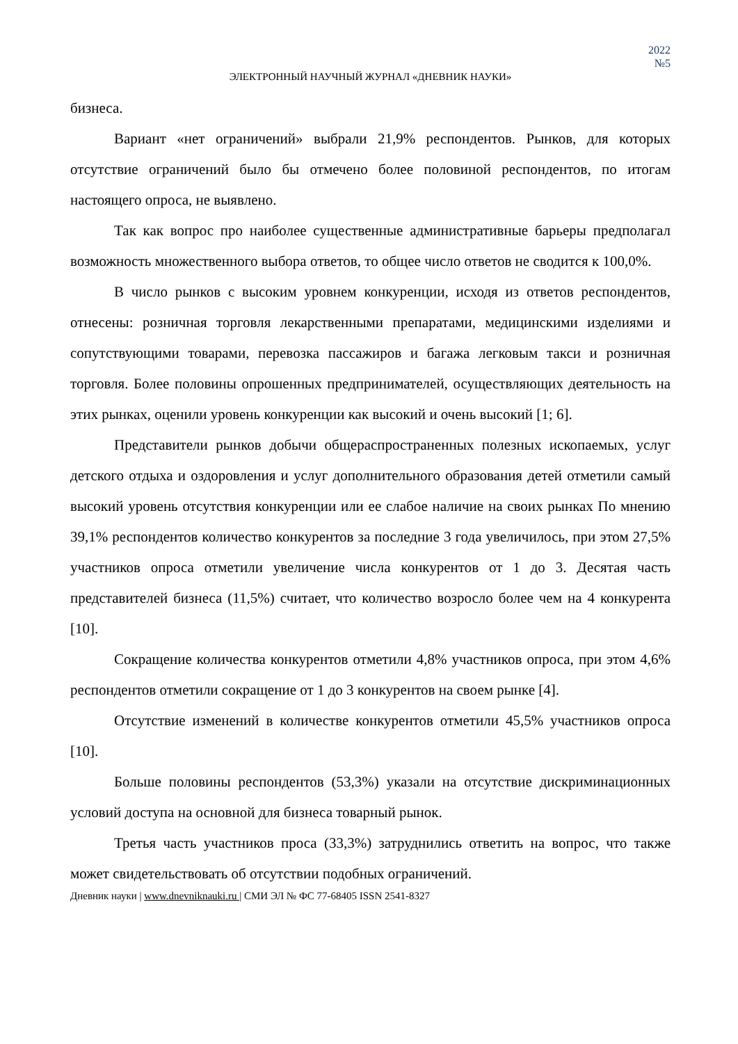2022
№5
ЭЛЕКТРОННЫЙ НАУЧНЫЙ ЖУРНАЛ «ДНЕВНИК НАУКИ»
бизнеса.
Вариант «нет ограничений» выбрали 21,9% респондентов. Рынков, для которых отсутствие ограничений было бы отмечено более половиной респондентов, по итогам настоящего опроса, не выявлено.
Так как вопрос про наиболее существенные административные барьеры предполагал возможность множественного выбора ответов, то общее число ответов не сводится к 100,0%.
В число рынков с высоким уровнем конкуренции, исходя из ответов респондентов, отнесены: розничная торговля лекарственными препаратами, медицинскими изделиями и сопутствующими товарами, перевозка пассажиров и багажа легковым такси и розничная торговля. Более половины опрошенных предпринимателей, осуществляющих деятельность на этих рынках, оценили уровень конкуренции как высокий и очень высокий [1; 6].
Представители рынков добычи общераспространенных полезных ископаемых, услуг детского отдыха и оздоровления и услуг дополнительного образования детей отметили самый высокий уровень отсутствия конкуренции или ее слабое наличие на своих рынках По мнению 39,1% респондентов количество конкурентов за последние 3 года увеличилось, при этом 27,5% участников опроса отметили увеличение числа конкурентов от 1 до 3. Десятая часть представителей бизнеса (11,5%) считает, что количество возросло более чем на 4 конкурента [10].
Сокращение количества конкурентов отметили 4,8% участников опроса, при этом 4,6% респондентов отметили сокращение от 1 до 3 конкурентов на своем рынке [4].
Отсутствие изменений в количестве конкурентов отметили 45,5% участников опроса [10].
Больше половины респондентов (53,3%) указали на отсутствие дискриминационных условий доступа на основной для бизнеса товарный рынок.
Третья часть участников проса (33,3%) затруднились ответить на вопрос, что также может свидетельствовать об отсутствии подобных ограничений.
Дневник науки | www.dnevniknauki.ru | СМИ ЭЛ № ФС 77-68405 ISSN 2541-8327